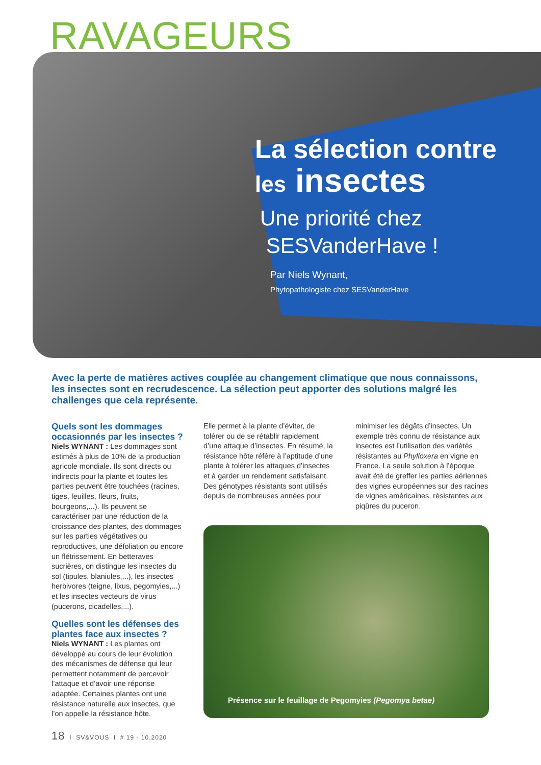RAVAGEURS
La sélection contre
les insectes
Une priorité chez
SESVanderHave !
Par Niels Wynant,
Phytopathologiste chez SESVanderHave
Avec la perte de matières actives couplée au changement climatique que nous connaissons, les insectes sont en recrudescence. La sélection peut apporter des solutions malgré les challenges que cela représente.
Quels sont les dommages occasionnés par les insectes ?
Niels WYNANT : Les dommages sont estimés à plus de 10% de la production agricole mondiale. Ils sont directs ou indirects pour la plante et toutes les parties peuvent être touchées (racines, tiges, feuilles, fleurs, fruits, bourgeons,...). Ils peuvent se caractériser par une réduction de la croissance des plantes, des dommages sur les parties végétatives ou reproductives, une défoliation ou encore un flétrissement. En betteraves sucrières, on distingue les insectes du sol (tipules, blaniules,...), les insectes herbivores (teigne, lixus, pegomyies,...) et les insectes vecteurs de virus (pucerons, cicadelles,...).
Quelles sont les défenses des plantes face aux insectes ?
Niels WYNANT : Les plantes ont développé au cours de leur évolution des mécanismes de défense qui leur permettent notamment de percevoir l’attaque et d’avoir une réponse adaptée. Certaines plantes ont une résistance naturelle aux insectes, que l’on appelle la résistance hôte.
Elle permet à la plante d’éviter, de tolérer ou de se rétablir rapidement d’une attaque d’insectes. En résumé, la résistance hôte réfère à l’aptitude d’une plante à tolérer les attaques d’insectes et à garder un rendement satisfaisant.
Des génotypes résistants sont utilisés depuis de nombreuses années pour
minimiser les dégâts d’insectes. Un exemple très connu de résistance aux insectes est l’utilisation des variétés résistantes au Phylloxera en vigne en France. La seule solution à l’époque avait été de greffer les parties aériennes des vignes européennes sur des racines de vignes américaines, résistantes aux piqûres du puceron.
Présence sur le feuillage de Pegomyies (Pegomya betae)
18 I SV&VOUS I # 19 - 10.2020